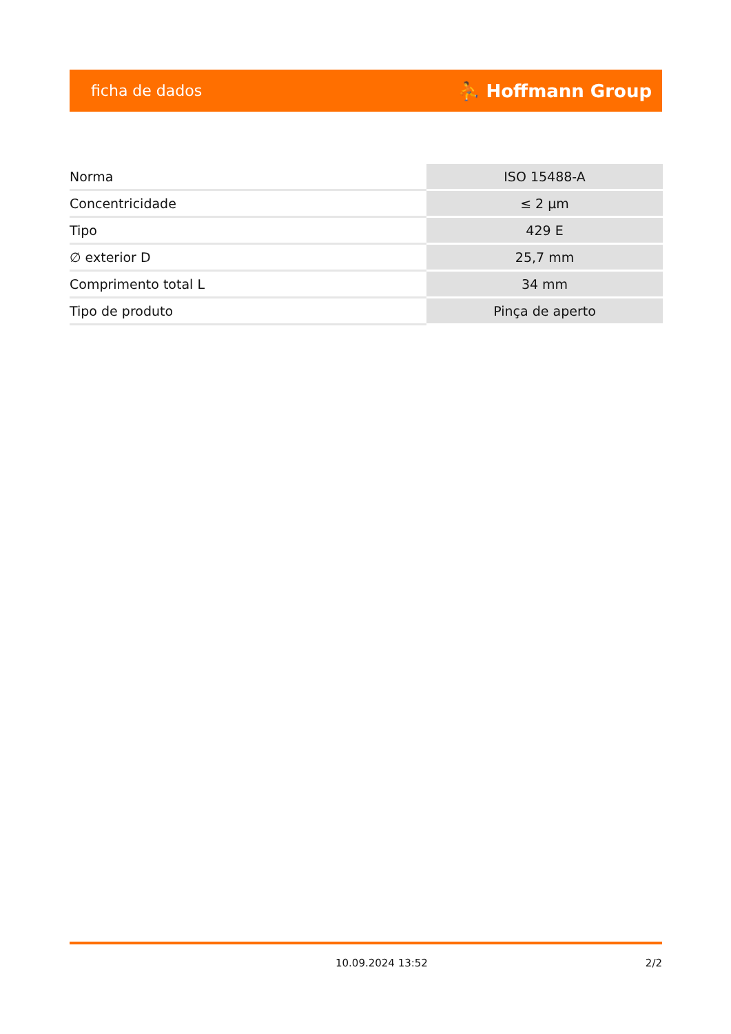ficha de dados ⛹ Hoffmann Group
| Norma | ISO 15488-A |
| Concentricidade | ≤ 2 µm |
| Tipo | 429 E |
| ∅ exterior D | 25,7 mm |
| Comprimento total L | 34 mm |
| Tipo de produto | Pinça de aperto |
10.09.2024 13:52 2/2